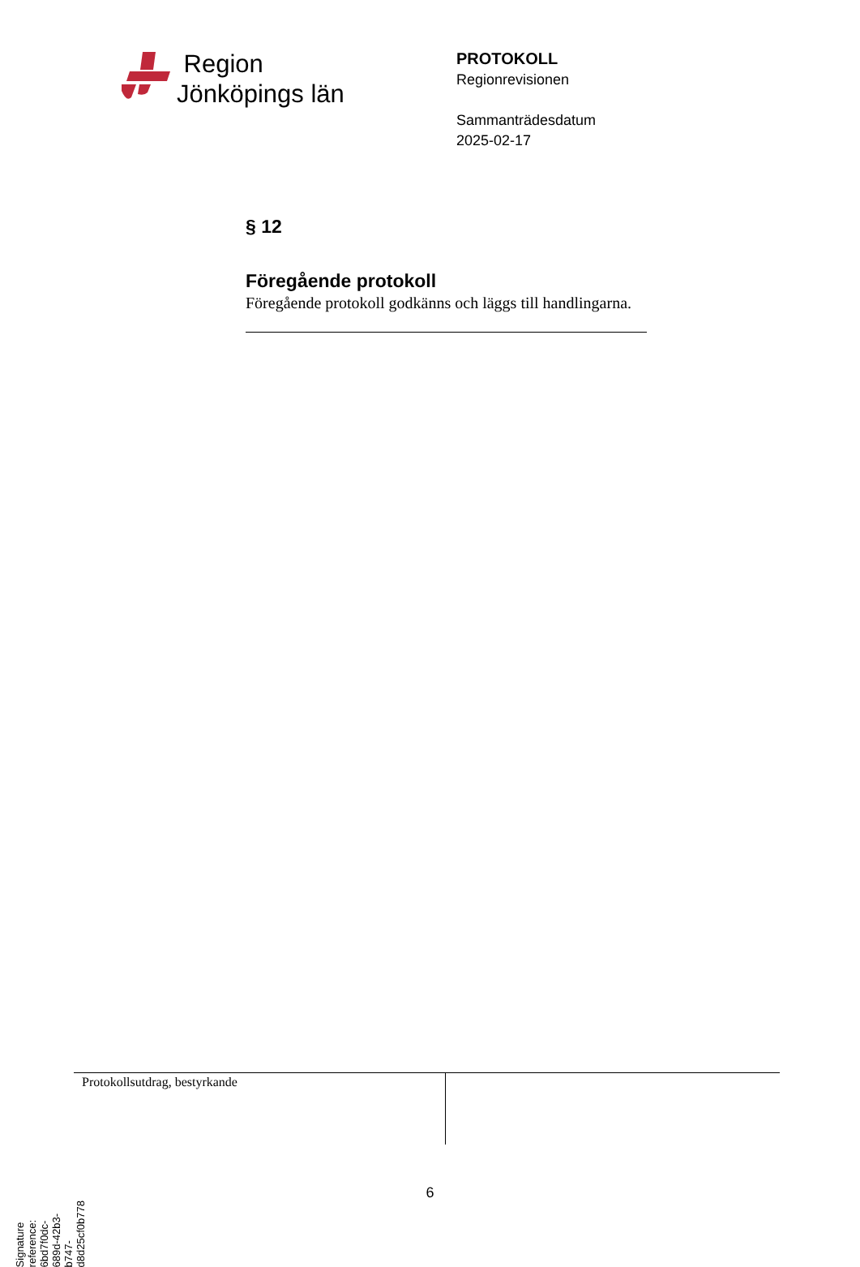Region
Jönköpings län
PROTOKOLL
Regionrevisionen
Sammanträdesdatum
2025-02-17
§ 12
Föregående protokoll
Föregående protokoll godkänns och läggs till handlingarna.
Protokollsutdrag, bestyrkande
6
Signature reference: 6bd7f0dc-689d-42b3-b747-d8d25cf0b778